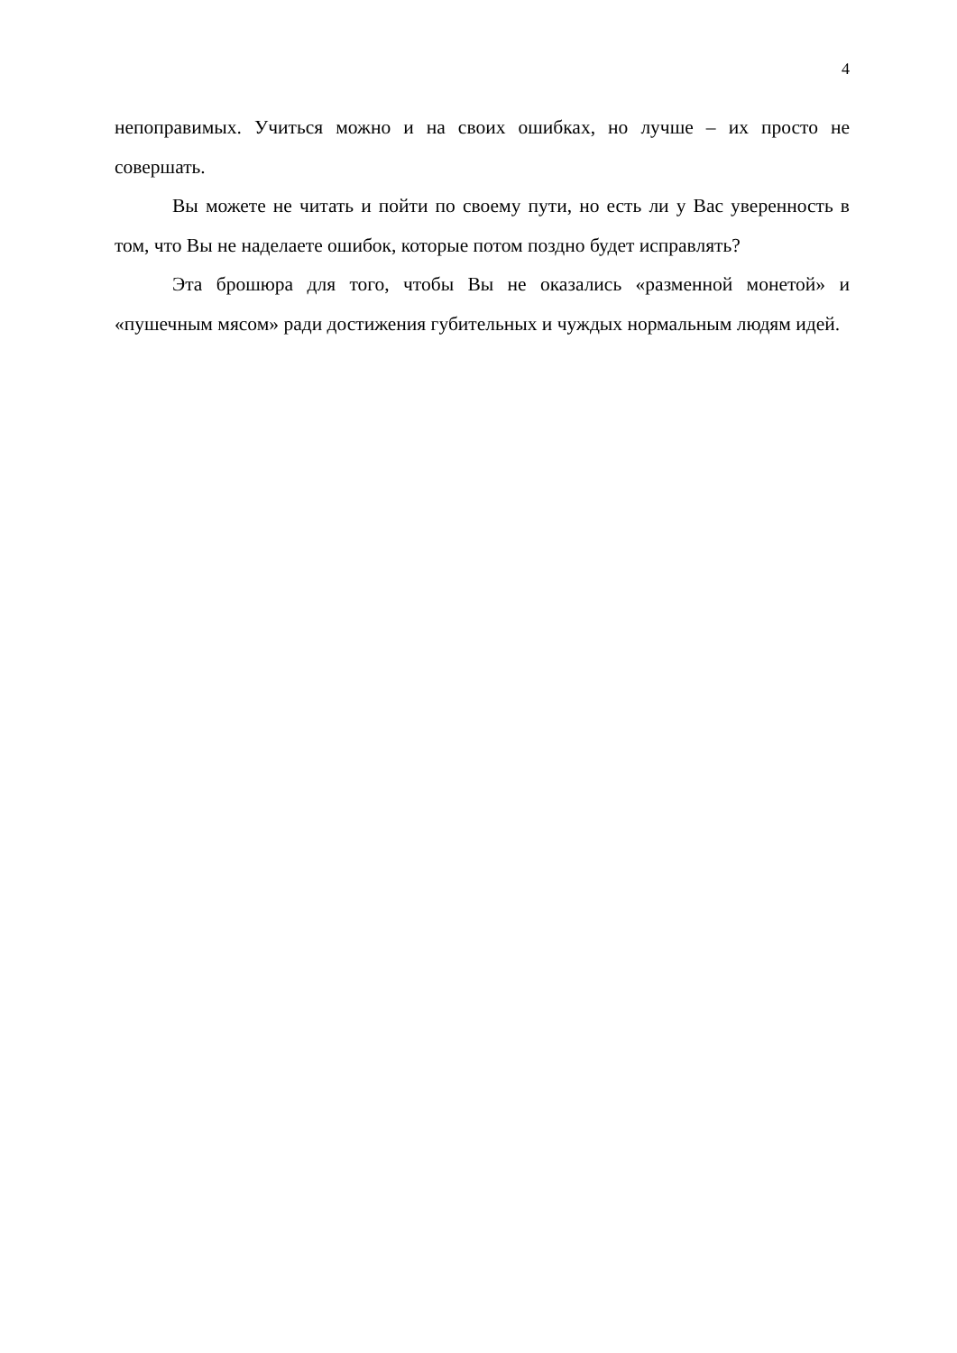4
непоправимых. Учиться можно и на своих ошибках, но лучше – их просто не совершать.
Вы можете не читать и пойти по своему пути, но есть ли у Вас уверенность в том, что Вы не наделаете ошибок, которые потом поздно будет исправлять?
Эта брошюра для того, чтобы Вы не оказались «разменной монетой» и «пушечным мясом» ради достижения губительных и чуждых нормальным людям идей.